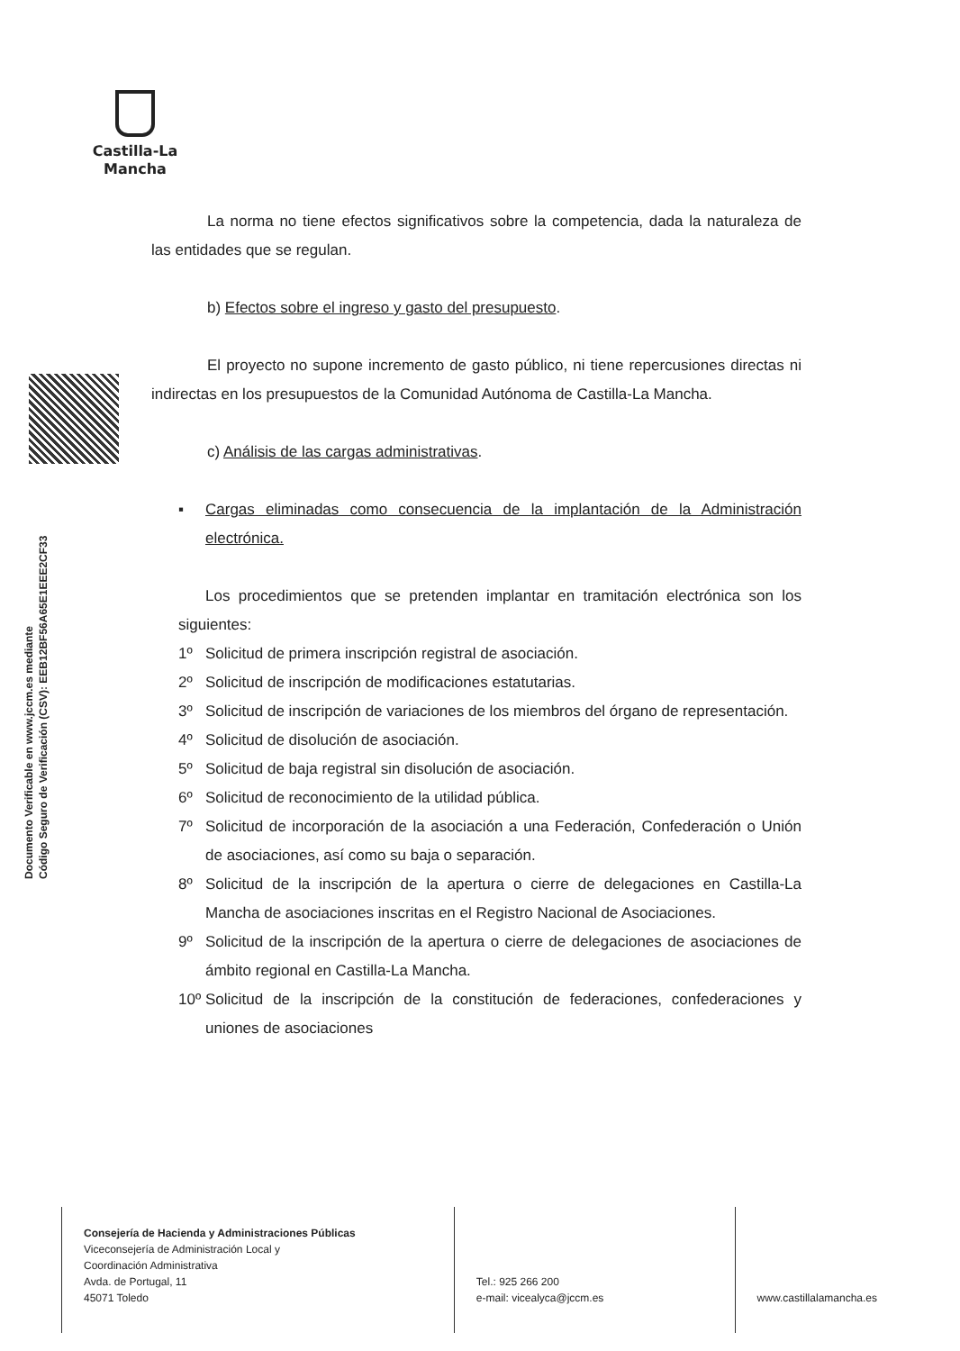Castilla-La Mancha
Documento Verificable en www.jccm.es mediante
Código Seguro de Verificación (CSV): EEB12BF56A65E1EEE2CF33
La norma no tiene efectos significativos sobre la competencia, dada la naturaleza de las entidades que se regulan.
b) Efectos sobre el ingreso y gasto del presupuesto.
El proyecto no supone incremento de gasto público, ni tiene repercusiones directas ni indirectas en los presupuestos de la Comunidad Autónoma de Castilla-La Mancha.
c) Análisis de las cargas administrativas.
▪ Cargas eliminadas como consecuencia de la implantación de la Administración electrónica.
Los procedimientos que se pretenden implantar en tramitación electrónica son los siguientes:
1º Solicitud de primera inscripción registral de asociación.
2º Solicitud de inscripción de modificaciones estatutarias.
3º Solicitud de inscripción de variaciones de los miembros del órgano de representación.
4º Solicitud de disolución de asociación.
5º Solicitud de baja registral sin disolución de asociación.
6º Solicitud de reconocimiento de la utilidad pública.
7º Solicitud de incorporación de la asociación a una Federación, Confederación o Unión de asociaciones, así como su baja o separación.
8º Solicitud de la inscripción de la apertura o cierre de delegaciones en Castilla-La Mancha de asociaciones inscritas en el Registro Nacional de Asociaciones.
9º Solicitud de la inscripción de la apertura o cierre de delegaciones de asociaciones de ámbito regional en Castilla-La Mancha.
10º Solicitud de la inscripción de la constitución de federaciones, confederaciones y uniones de asociaciones
Consejería de Hacienda y Administraciones Públicas
Viceconsejería de Administración Local y
Coordinación Administrativa
Avda. de Portugal, 11
45071 Toledo
Tel.: 925 266 200
e-mail: vicealyca@jccm.es
www.castillalamancha.es